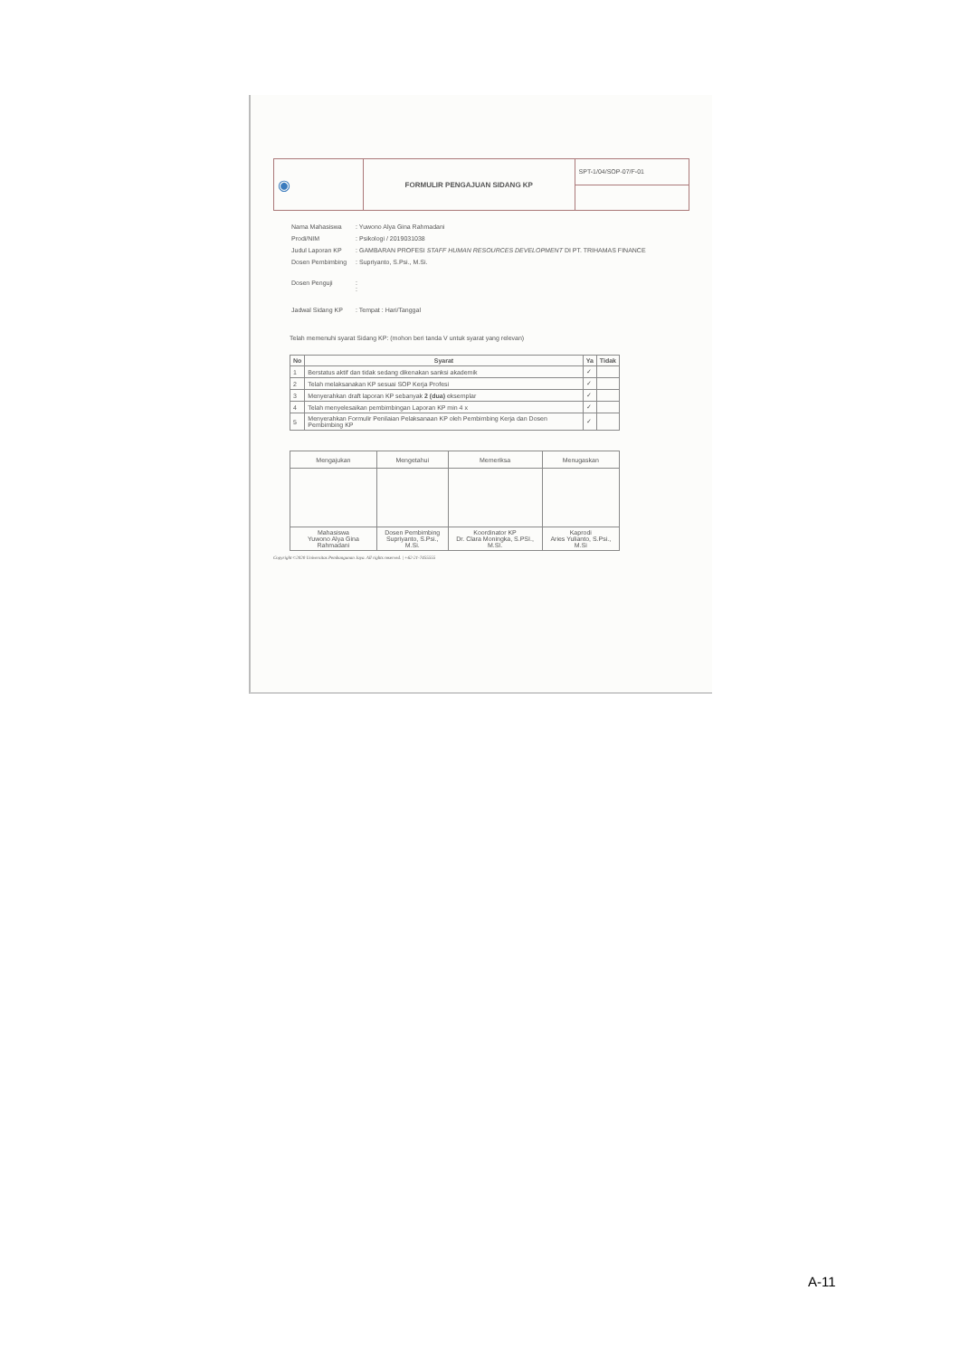| ◉ | FORMULIR PENGAJUAN SIDANG KP | SPT-1/04/SOP-07/F-01 |
| Nama Mahasiswa | : Yuwono Alya Gina Rahmadani |
| Prodi/NIM | : Psikologi / 2019031038 |
| Judul Laporan KP | : GAMBARAN PROFESI STAFF HUMAN RESOURCES DEVELOPMENT DI PT. TRIHAMAS FINANCE |
| Dosen Pembimbing | : Supriyanto, S.Psi., M.Si. |
| Dosen Penguji | : : |
| Jadwal Sidang KP | : Tempat : Hari/Tanggal |
Telah memenuhi syarat Sidang KP: (mohon beri tanda V untuk syarat yang relevan)
| No | Syarat | Ya | Tidak |
| --- | --- | --- | --- |
| 1 | Berstatus aktif dan tidak sedang dikenakan sanksi akademik | ✓ | |
| 2 | Telah melaksanakan KP sesuai SOP Kerja Profesi | ✓ | |
| 3 | Menyerahkan draft laporan KP sebanyak 2 (dua) eksemplar | ✓ | |
| 4 | Telah menyelesaikan pembimbingan Laporan KP min 4 x | ✓ | |
| 5 | Menyerahkan Formulir Penilaian Pelaksanaan KP oleh Pembimbing Kerja dan Dosen Pembimbing KP | ✓ | |
| Mengajukan | Mengetahui | Memeriksa | Menugaskan |
| Mahasiswa Yuwono Alya Gina Rahmadani | Dosen Pembimbing Supriyanto, S.Psi., M.Si. | Koordinator KP Dr. Clara Moningka, S.PSI., M.SI. | Kaprodi Aries Yulianto, S.Psi., M.Si |
Copyright ©2020 Universitas Pembangunan Jaya. All rights reserved. | +62-21-7455555
A-11